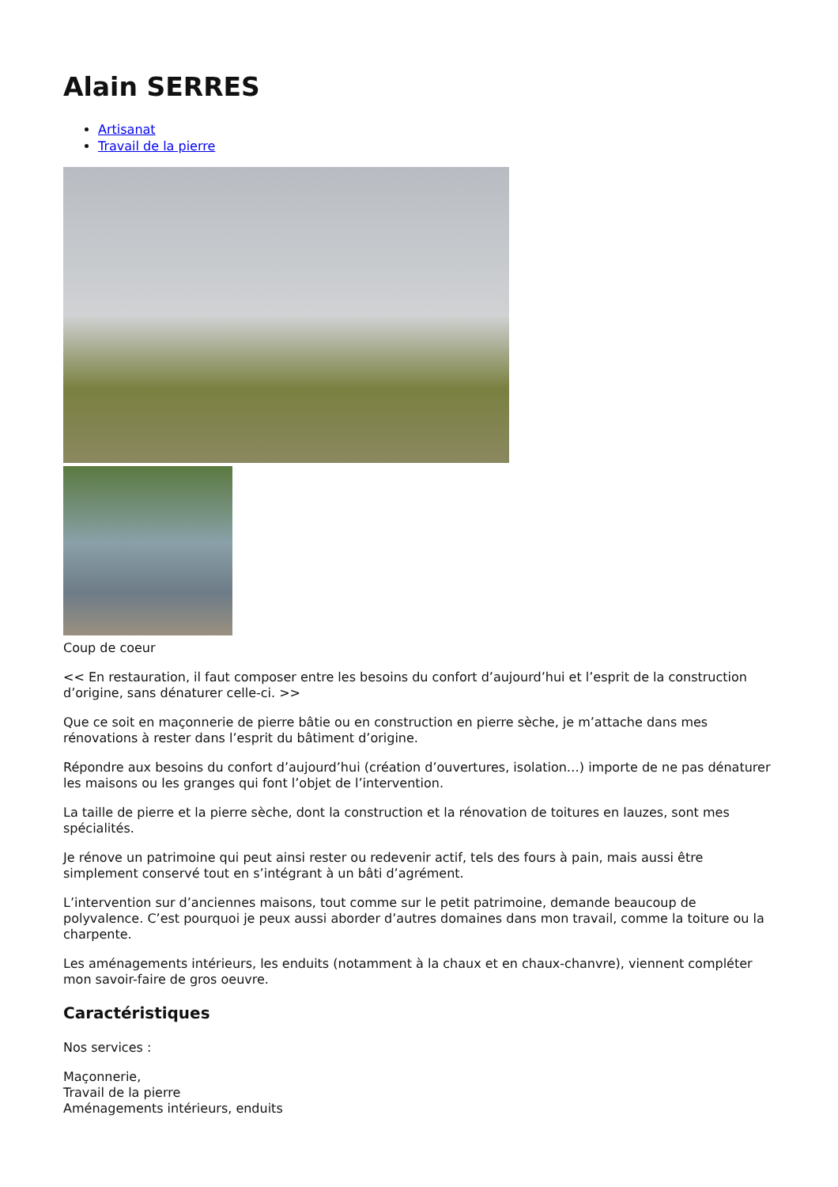Alain SERRES
Artisanat
Travail de la pierre
Coup de coeur
<< En restauration, il faut composer entre les besoins du confort d’aujourd’hui et l’esprit de la construction d’origine, sans dénaturer celle-ci. >>
Que ce soit en maçonnerie de pierre bâtie ou en construction en pierre sèche, je m’attache dans mes rénovations à rester dans l’esprit du bâtiment d’origine.
Répondre aux besoins du confort d’aujourd’hui (création d’ouvertures, isolation…) importe de ne pas dénaturer les maisons ou les granges qui font l’objet de l’intervention.
La taille de pierre et la pierre sèche, dont la construction et la rénovation de toitures en lauzes, sont mes spécialités.
Je rénove un patrimoine qui peut ainsi rester ou redevenir actif, tels des fours à pain, mais aussi être simplement conservé tout en s’intégrant à un bâti d’agrément.
L’intervention sur d’anciennes maisons, tout comme sur le petit patrimoine, demande beaucoup de polyvalence. C’est pourquoi je peux aussi aborder d’autres domaines dans mon travail, comme la toiture ou la charpente.
Les aménagements intérieurs, les enduits (notamment à la chaux et en chaux-chanvre), viennent compléter mon savoir-faire de gros oeuvre.
Caractéristiques
Nos services :
Maçonnerie,
Travail de la pierre
Aménagements intérieurs, enduits